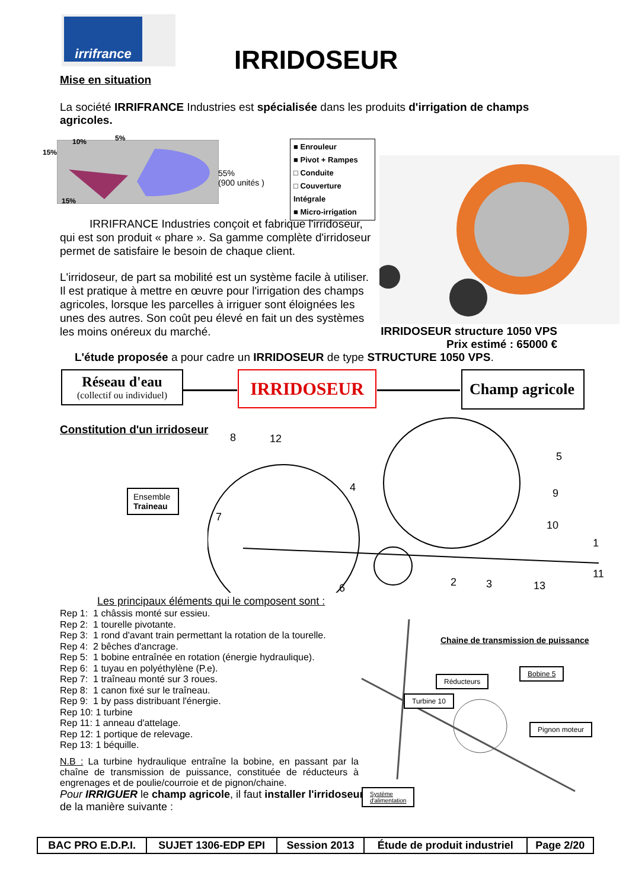irrifrance
IRRIDOSEUR
Mise en situation
La société IRRIFRANCE Industries est spécialisée dans les produits d'irrigation de champs agricoles.
15%
10% 5%
15%
55%
(900 unités )
■ Enrouleur
■ Pivot + Rampes
□ Conduite
□ Couverture Intégrale
■ Micro-irrigation
IRRIFRANCE Industries conçoit et fabrique l'irridoseur, qui est son produit « phare ». Sa gamme complète d'irridoseur permet de satisfaire le besoin de chaque client.
L'irridoseur, de part sa mobilité est un système facile à utiliser. Il est pratique à mettre en œuvre pour l'irrigation des champs agricoles, lorsque les parcelles à irriguer sont éloignées les unes des autres. Son coût peu élevé en fait un des systèmes les moins onéreux du marché.
IRRIDOSEUR structure 1050 VPS
Prix estimé : 65000 €
L'étude proposée a pour cadre un IRRIDOSEUR de type STRUCTURE 1050 VPS.
Réseau d'eau
(collectif ou individuel)
IRRIDOSEUR
Champ agricole
Constitution d'un irridoseur
8 12
4
5
9
10
1
11
7
6 2 3 13
Ensemble
Traineau
Les principaux éléments qui le composent sont :
Rep 1: 1 châssis monté sur essieu.
Rep 2: 1 tourelle pivotante.
Rep 3: 1 rond d'avant train permettant la rotation de la tourelle.
Rep 4: 2 bêches d'ancrage.
Rep 5: 1 bobine entraînée en rotation (énergie hydraulique).
Rep 6: 1 tuyau en polyéthylène (P.e).
Rep 7: 1 traîneau monté sur 3 roues.
Rep 8: 1 canon fixé sur le traîneau.
Rep 9: 1 by pass distribuant l'énergie.
Rep 10: 1 turbine
Rep 11: 1 anneau d'attelage.
Rep 12: 1 portique de relevage.
Rep 13: 1 béquille.
N.B : La turbine hydraulique entraîne la bobine, en passant par la chaîne de transmission de puissance, constituée de réducteurs à engrenages et de poulie/courroie et de pignon/chaine.
Pour IRRIGUER le champ agricole, il faut installer l'irridoseur de la manière suivante :
Chaine de transmission de puissance
Réducteurs
Bobine 5
Turbine 10
Pignon moteur
Système
d'alimentation
| BAC PRO E.D.P.I. | SUJET 1306-EDP EPI | Session 2013 | Étude de produit industriel | Page 2/20 |